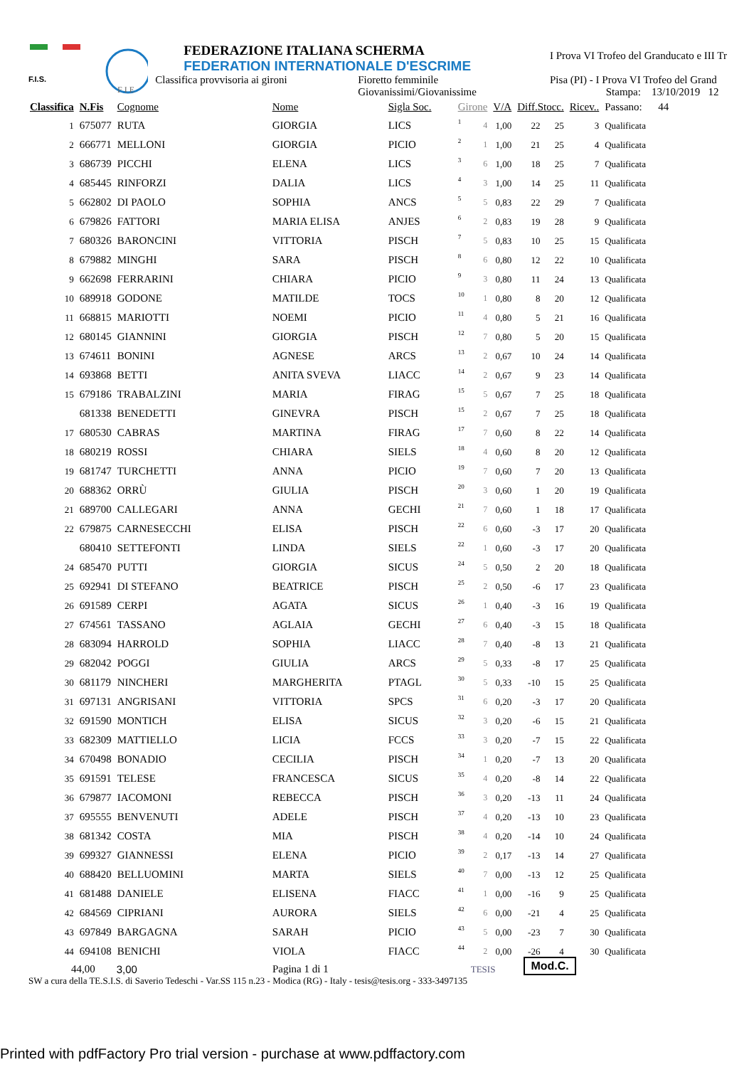F.I.S.
F I E
FEDERAZIONE ITALIANA SCHERMA
FEDERATION INTERNATIONALE D'ESCRIME
Classifica provvisoria ai gironi Fioretto femminile
Giovanissimi/Giovanissime
I Prova VI Trofeo del Granducato e III Tr
Pisa (PI) - I Prova VI Trofeo del Grand
Stampa: 13/10/2019 12
| Classifica | N.Fis | Cognome | Nome | Sigla Soc. | Girone | | V/A | Diff.Stocc. | | Ricev.. | Passano: 44 |
| --- | --- | --- | --- | --- | --- | --- | --- | --- | --- | --- | --- |
| 1 | 675077 | RUTA | GIORGIA | LICS | 1 | 4 | 1,00 | 22 | 25 | 3 | Qualificata |
| 2 | 666771 | MELLONI | GIORGIA | PICIO | 2 | 1 | 1,00 | 21 | 25 | 4 | Qualificata |
| 3 | 686739 | PICCHI | ELENA | LICS | 3 | 6 | 1,00 | 18 | 25 | 7 | Qualificata |
| 4 | 685445 | RINFORZI | DALIA | LICS | 4 | 3 | 1,00 | 14 | 25 | 11 | Qualificata |
| 5 | 662802 | DI PAOLO | SOPHIA | ANCS | 5 | 5 | 0,83 | 22 | 29 | 7 | Qualificata |
| 6 | 679826 | FATTORI | MARIA ELISA | ANJES | 6 | 2 | 0,83 | 19 | 28 | 9 | Qualificata |
| 7 | 680326 | BARONCINI | VITTORIA | PISCH | 7 | 5 | 0,83 | 10 | 25 | 15 | Qualificata |
| 8 | 679882 | MINGHI | SARA | PISCH | 8 | 6 | 0,80 | 12 | 22 | 10 | Qualificata |
| 9 | 662698 | FERRARINI | CHIARA | PICIO | 9 | 3 | 0,80 | 11 | 24 | 13 | Qualificata |
| 10 | 689918 | GODONE | MATILDE | TOCS | 10 | 1 | 0,80 | 8 | 20 | 12 | Qualificata |
| 11 | 668815 | MARIOTTI | NOEMI | PICIO | 11 | 4 | 0,80 | 5 | 21 | 16 | Qualificata |
| 12 | 680145 | GIANNINI | GIORGIA | PISCH | 12 | 7 | 0,80 | 5 | 20 | 15 | Qualificata |
| 13 | 674611 | BONINI | AGNESE | ARCS | 13 | 2 | 0,67 | 10 | 24 | 14 | Qualificata |
| 14 | 693868 | BETTI | ANITA SVEVA | LIACC | 14 | 2 | 0,67 | 9 | 23 | 14 | Qualificata |
| 15 | 679186 | TRABALZINI | MARIA | FIRAG | 15 | 5 | 0,67 | 7 | 25 | 18 | Qualificata |
| | 681338 | BENEDETTI | GINEVRA | PISCH | 15 | 2 | 0,67 | 7 | 25 | 18 | Qualificata |
| 17 | 680530 | CABRAS | MARTINA | FIRAG | 17 | 7 | 0,60 | 8 | 22 | 14 | Qualificata |
| 18 | 680219 | ROSSI | CHIARA | SIELS | 18 | 4 | 0,60 | 8 | 20 | 12 | Qualificata |
| 19 | 681747 | TURCHETTI | ANNA | PICIO | 19 | 7 | 0,60 | 7 | 20 | 13 | Qualificata |
| 20 | 688362 | ORRÙ | GIULIA | PISCH | 20 | 3 | 0,60 | 1 | 20 | 19 | Qualificata |
| 21 | 689700 | CALLEGARI | ANNA | GECHI | 21 | 7 | 0,60 | 1 | 18 | 17 | Qualificata |
| 22 | 679875 | CARNESECCHI | ELISA | PISCH | 22 | 6 | 0,60 | -3 | 17 | 20 | Qualificata |
| | 680410 | SETTEFONTI | LINDA | SIELS | 22 | 1 | 0,60 | -3 | 17 | 20 | Qualificata |
| 24 | 685470 | PUTTI | GIORGIA | SICUS | 24 | 5 | 0,50 | 2 | 20 | 18 | Qualificata |
| 25 | 692941 | DI STEFANO | BEATRICE | PISCH | 25 | 2 | 0,50 | -6 | 17 | 23 | Qualificata |
| 26 | 691589 | CERPI | AGATA | SICUS | 26 | 1 | 0,40 | -3 | 16 | 19 | Qualificata |
| 27 | 674561 | TASSANO | AGLAIA | GECHI | 27 | 6 | 0,40 | -3 | 15 | 18 | Qualificata |
| 28 | 683094 | HARROLD | SOPHIA | LIACC | 28 | 7 | 0,40 | -8 | 13 | 21 | Qualificata |
| 29 | 682042 | POGGI | GIULIA | ARCS | 29 | 5 | 0,33 | -8 | 17 | 25 | Qualificata |
| 30 | 681179 | NINCHERI | MARGHERITA | PTAGL | 30 | 5 | 0,33 | -10 | 15 | 25 | Qualificata |
| 31 | 697131 | ANGRISANI | VITTORIA | SPCS | 31 | 6 | 0,20 | -3 | 17 | 20 | Qualificata |
| 32 | 691590 | MONTICH | ELISA | SICUS | 32 | 3 | 0,20 | -6 | 15 | 21 | Qualificata |
| 33 | 682309 | MATTIELLO | LICIA | FCCS | 33 | 3 | 0,20 | -7 | 15 | 22 | Qualificata |
| 34 | 670498 | BONADIO | CECILIA | PISCH | 34 | 1 | 0,20 | -7 | 13 | 20 | Qualificata |
| 35 | 691591 | TELESE | FRANCESCA | SICUS | 35 | 4 | 0,20 | -8 | 14 | 22 | Qualificata |
| 36 | 679877 | IACOMONI | REBECCA | PISCH | 36 | 3 | 0,20 | -13 | 11 | 24 | Qualificata |
| 37 | 695555 | BENVENUTI | ADELE | PISCH | 37 | 4 | 0,20 | -13 | 10 | 23 | Qualificata |
| 38 | 681342 | COSTA | MIA | PISCH | 38 | 4 | 0,20 | -14 | 10 | 24 | Qualificata |
| 39 | 699327 | GIANNESSI | ELENA | PICIO | 39 | 2 | 0,17 | -13 | 14 | 27 | Qualificata |
| 40 | 688420 | BELLUOMINI | MARTA | SIELS | 40 | 7 | 0,00 | -13 | 12 | 25 | Qualificata |
| 41 | 681488 | DANIELE | ELISENA | FIACC | 41 | 1 | 0,00 | -16 | 9 | 25 | Qualificata |
| 42 | 684569 | CIPRIANI | AURORA | SIELS | 42 | 6 | 0,00 | -21 | 4 | 25 | Qualificata |
| 43 | 697849 | BARGAGNA | SARAH | PICIO | 43 | 5 | 0,00 | -23 | 7 | 30 | Qualificata |
| 44 | 694108 | BENICHI | VIOLA | FIACC | 44 | 2 | 0,00 | -26 | 4 | 30 | Qualificata |
44,00 3,00 Pagina 1 di 1 TESIS Mod.C.
SW a cura della TE.S.I.S. di Saverio Tedeschi - Var.SS 115 n.23 - Modica (RG) - Italy - tesis@tesis.org - 333-3497135
Printed with pdfFactory Pro trial version - purchase at www.pdffactory.com